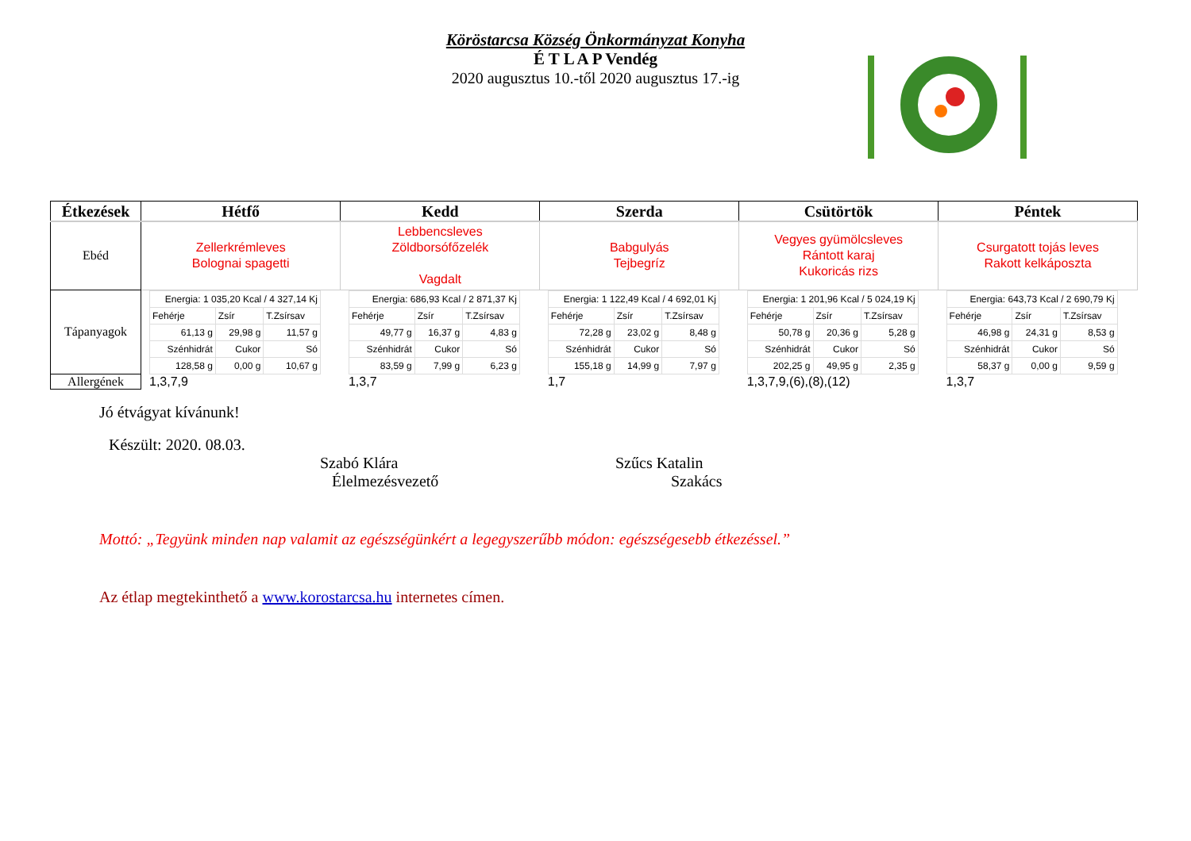Köröstarcsa Község Önkormányzat Konyha
É T L A P Vendég
2020 augusztus 10.-től 2020 augusztus 17.-ig
| Étkezések | Hétfő | Kedd | Szerda | Csütörtök | Péntek |
| --- | --- | --- | --- | --- | --- |
| Ebéd | Zellerkrémleves Bolognai spagetti | Lebbencsleves Zöldborsófőzelék Vagdalt | Babgulyás Tejbegríz | Vegyes gyümölcsleves Rántott karaj Kukoricás rizs | Csurgatott tojás leves Rakott kelkáposzta |
| Tápanyagok | / Energia: 1 035,20 Kcal / 4 327,14 Kj / / / / Fehérje / Zsír / T.Zsírsav / / 61,13 g / 29,98 g / 11,57 g / / Szénhidrát / Cukor / Só / / 128,58 g / 0,00 g / 10,67 g / | / Energia: 686,93 Kcal / 2 871,37 Kj / / / / Fehérje / Zsír / T.Zsírsav / / 49,77 g / 16,37 g / 4,83 g / / Szénhidrát / Cukor / Só / / 83,59 g / 7,99 g / 6,23 g / | / Energia: 1 122,49 Kcal / 4 692,01 Kj / / / / Fehérje / Zsír / T.Zsírsav / / 72,28 g / 23,02 g / 8,48 g / / Szénhidrát / Cukor / Só / / 155,18 g / 14,99 g / 7,97 g / | / Energia: 1 201,96 Kcal / 5 024,19 Kj / / / / Fehérje / Zsír / T.Zsírsav / / 50,78 g / 20,36 g / 5,28 g / / Szénhidrát / Cukor / Só / / 202,25 g / 49,95 g / 2,35 g / | / Energia: 643,73 Kcal / 2 690,79 Kj / / / / Fehérje / Zsír / T.Zsírsav / / 46,98 g / 24,31 g / 8,53 g / / Szénhidrát / Cukor / Só / / 58,37 g / 0,00 g / 9,59 g / |
| Allergének | 1,3,7,9 | 1,3,7 | 1,7 | 1,3,7,9,(6),(8),(12) | 1,3,7 |
Jó étvágyat kívánunk!
Készült: 2020. 08.03.
Szabó Klára
Élelmezésvezető
Szűcs Katalin
Szakács
Mottó: „Tegyünk minden nap valamit az egészségünkért a legegyszerűbb módon: egészségesebb étkezéssel.”
Az étlap megtekinthető a www.korostarcsa.hu internetes címen.